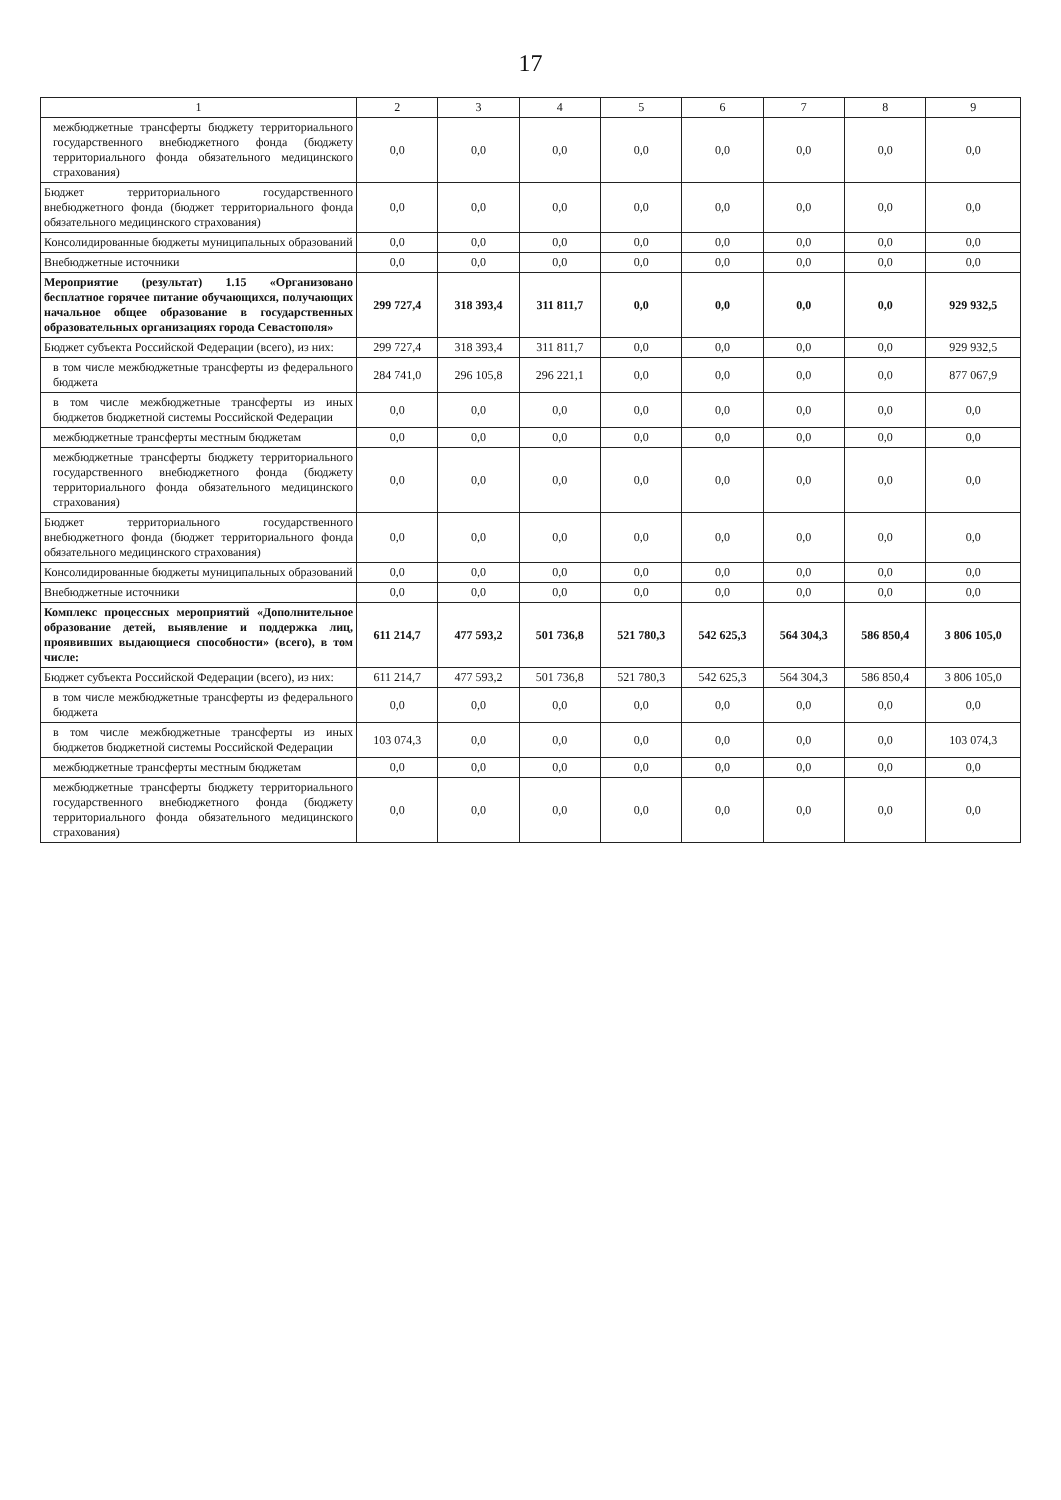17
| 1 | 2 | 3 | 4 | 5 | 6 | 7 | 8 | 9 |
| --- | --- | --- | --- | --- | --- | --- | --- | --- |
| межбюджетные трансферты бюджету территориального государственного внебюджетного фонда (бюджету территориального фонда обязательного медицинского страхования) | 0,0 | 0,0 | 0,0 | 0,0 | 0,0 | 0,0 | 0,0 | 0,0 |
| Бюджет территориального государственного внебюджетного фонда (бюджет территориального фонда обязательного медицинского страхования) | 0,0 | 0,0 | 0,0 | 0,0 | 0,0 | 0,0 | 0,0 | 0,0 |
| Консолидированные бюджеты муниципальных образований | 0,0 | 0,0 | 0,0 | 0,0 | 0,0 | 0,0 | 0,0 | 0,0 |
| Внебюджетные источники | 0,0 | 0,0 | 0,0 | 0,0 | 0,0 | 0,0 | 0,0 | 0,0 |
| Мероприятие (результат) 1.15 «Организовано бесплатное горячее питание обучающихся, получающих начальное общее образование в государственных образовательных организациях города Севастополя» | 299 727,4 | 318 393,4 | 311 811,7 | 0,0 | 0,0 | 0,0 | 0,0 | 929 932,5 |
| Бюджет субъекта Российской Федерации (всего), из них: | 299 727,4 | 318 393,4 | 311 811,7 | 0,0 | 0,0 | 0,0 | 0,0 | 929 932,5 |
| в том числе межбюджетные трансферты из федерального бюджета | 284 741,0 | 296 105,8 | 296 221,1 | 0,0 | 0,0 | 0,0 | 0,0 | 877 067,9 |
| в том числе межбюджетные трансферты из иных бюджетов бюджетной системы Российской Федерации | 0,0 | 0,0 | 0,0 | 0,0 | 0,0 | 0,0 | 0,0 | 0,0 |
| межбюджетные трансферты местным бюджетам | 0,0 | 0,0 | 0,0 | 0,0 | 0,0 | 0,0 | 0,0 | 0,0 |
| межбюджетные трансферты бюджету территориального государственного внебюджетного фонда (бюджету территориального фонда обязательного медицинского страхования) | 0,0 | 0,0 | 0,0 | 0,0 | 0,0 | 0,0 | 0,0 | 0,0 |
| Бюджет территориального государственного внебюджетного фонда (бюджет территориального фонда обязательного медицинского страхования) | 0,0 | 0,0 | 0,0 | 0,0 | 0,0 | 0,0 | 0,0 | 0,0 |
| Консолидированные бюджеты муниципальных образований | 0,0 | 0,0 | 0,0 | 0,0 | 0,0 | 0,0 | 0,0 | 0,0 |
| Внебюджетные источники | 0,0 | 0,0 | 0,0 | 0,0 | 0,0 | 0,0 | 0,0 | 0,0 |
| Комплекс процессных мероприятий «Дополнительное образование детей, выявление и поддержка лиц, проявивших выдающиеся способности» (всего), в том числе: | 611 214,7 | 477 593,2 | 501 736,8 | 521 780,3 | 542 625,3 | 564 304,3 | 586 850,4 | 3 806 105,0 |
| Бюджет субъекта Российской Федерации (всего), из них: | 611 214,7 | 477 593,2 | 501 736,8 | 521 780,3 | 542 625,3 | 564 304,3 | 586 850,4 | 3 806 105,0 |
| в том числе межбюджетные трансферты из федерального бюджета | 0,0 | 0,0 | 0,0 | 0,0 | 0,0 | 0,0 | 0,0 | 0,0 |
| в том числе межбюджетные трансферты из иных бюджетов бюджетной системы Российской Федерации | 103 074,3 | 0,0 | 0,0 | 0,0 | 0,0 | 0,0 | 0,0 | 103 074,3 |
| межбюджетные трансферты местным бюджетам | 0,0 | 0,0 | 0,0 | 0,0 | 0,0 | 0,0 | 0,0 | 0,0 |
| межбюджетные трансферты бюджету территориального государственного внебюджетного фонда (бюджету территориального фонда обязательного медицинского страхования) | 0,0 | 0,0 | 0,0 | 0,0 | 0,0 | 0,0 | 0,0 | 0,0 |